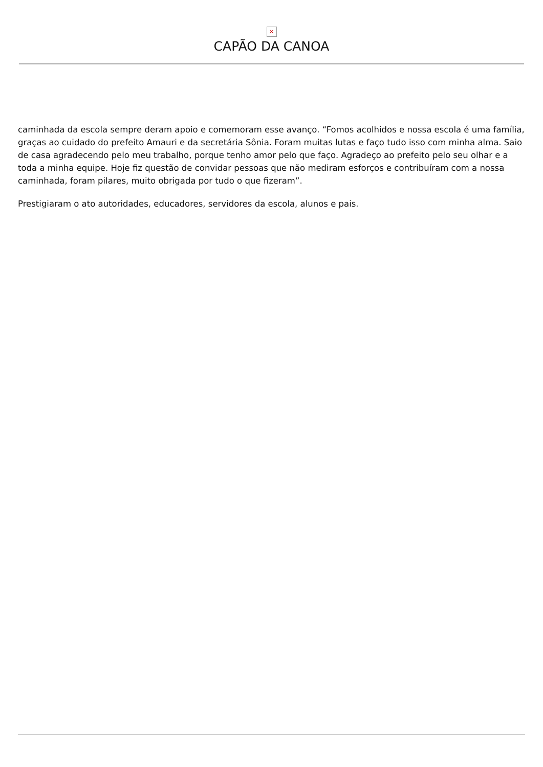×
CAPÃO DA CANOA
caminhada da escola sempre deram apoio e comemoram esse avanço. “Fomos acolhidos e nossa escola é uma família, graças ao cuidado do prefeito Amauri e da secretária Sônia. Foram muitas lutas e faço tudo isso com minha alma. Saio de casa agradecendo pelo meu trabalho, porque tenho amor pelo que faço. Agradeço ao prefeito pelo seu olhar e a toda a minha equipe. Hoje fiz questão de convidar pessoas que não mediram esforços e contribuíram com a nossa caminhada, foram pilares, muito obrigada por tudo o que fizeram”.
Prestigiaram o ato autoridades, educadores, servidores da escola, alunos e pais.